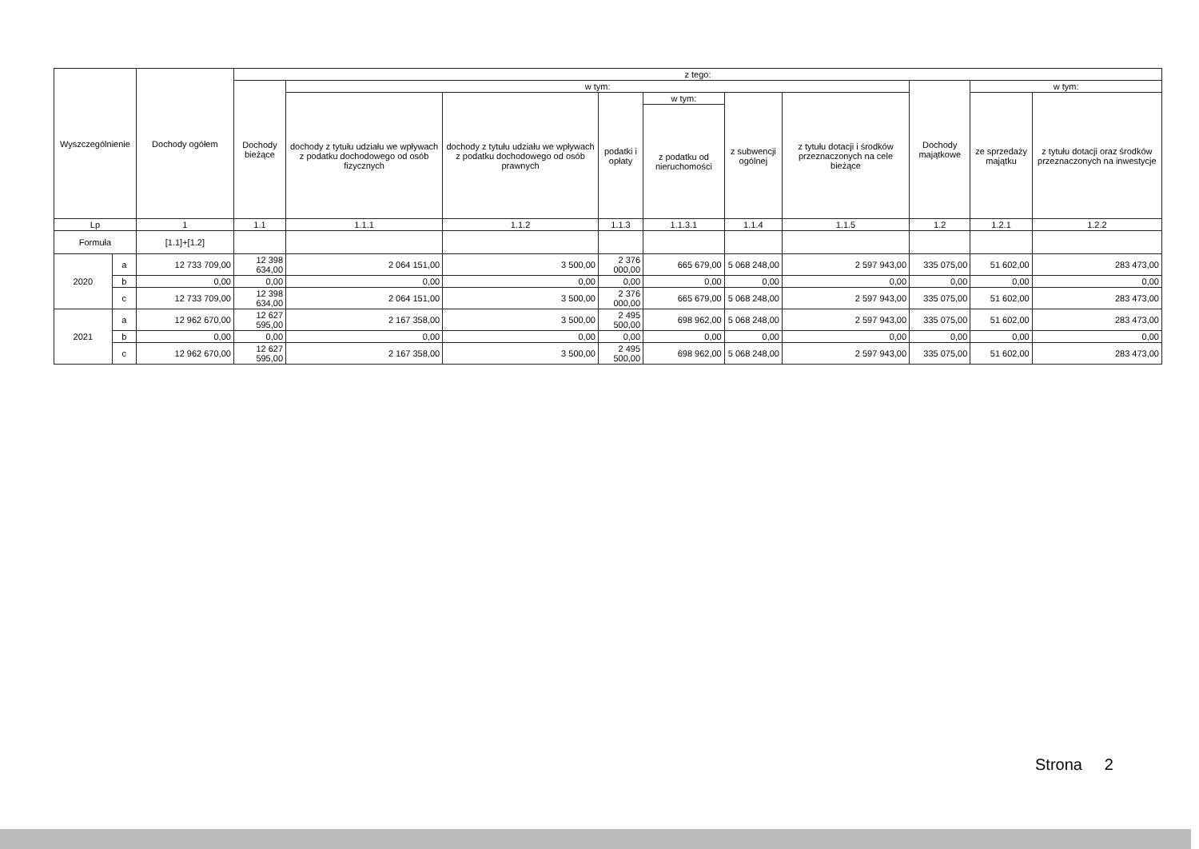| Wyszczególnienie | | Dochody ogółem | z tego: | | | | | | | | | |
| --- | --- | --- | --- | --- | --- | --- | --- | --- | --- | --- | --- | --- |
| | | | Dochody bieżące | w tym: | | | | | | Dochody majątkowe | w tym: | |
| | | | | dochody z tytułu udziału we wpływach z podatku dochodowego od osób fizycznych | dochody z tytułu udziału we wpływach z podatku dochodowego od osób prawnych | podatki i opłaty | w tym: | z subwencji ogólnej | z tytułu dotacji i środków przeznaczonych na cele bieżące | | ze sprzedaży majątku | z tytułu dotacji oraz środków przeznaczonych na inwestycje |
| | | | | | | | z podatku od nieruchomości | | | | | |
| Lp | | 1 | 1.1 | 1.1.1 | 1.1.2 | 1.1.3 | 1.1.3.1 | 1.1.4 | 1.1.5 | 1.2 | 1.2.1 | 1.2.2 |
| Formuła | | [1.1]+[1.2] | | | | | | | | | | |
| 2020 | a | 12 733 709,00 | 12 398 634,00 | 2 064 151,00 | 3 500,00 | 2 376 000,00 | 665 679,00 | 5 068 248,00 | 2 597 943,00 | 335 075,00 | 51 602,00 | 283 473,00 |
| | b | 0,00 | 0,00 | 0,00 | 0,00 | 0,00 | 0,00 | 0,00 | 0,00 | 0,00 | 0,00 | 0,00 |
| | c | 12 733 709,00 | 12 398 634,00 | 2 064 151,00 | 3 500,00 | 2 376 000,00 | 665 679,00 | 5 068 248,00 | 2 597 943,00 | 335 075,00 | 51 602,00 | 283 473,00 |
| 2021 | a | 12 962 670,00 | 12 627 595,00 | 2 167 358,00 | 3 500,00 | 2 495 500,00 | 698 962,00 | 5 068 248,00 | 2 597 943,00 | 335 075,00 | 51 602,00 | 283 473,00 |
| | b | 0,00 | 0,00 | 0,00 | 0,00 | 0,00 | 0,00 | 0,00 | 0,00 | 0,00 | 0,00 | 0,00 |
| | c | 12 962 670,00 | 12 627 595,00 | 2 167 358,00 | 3 500,00 | 2 495 500,00 | 698 962,00 | 5 068 248,00 | 2 597 943,00 | 335 075,00 | 51 602,00 | 283 473,00 |
Strona 2